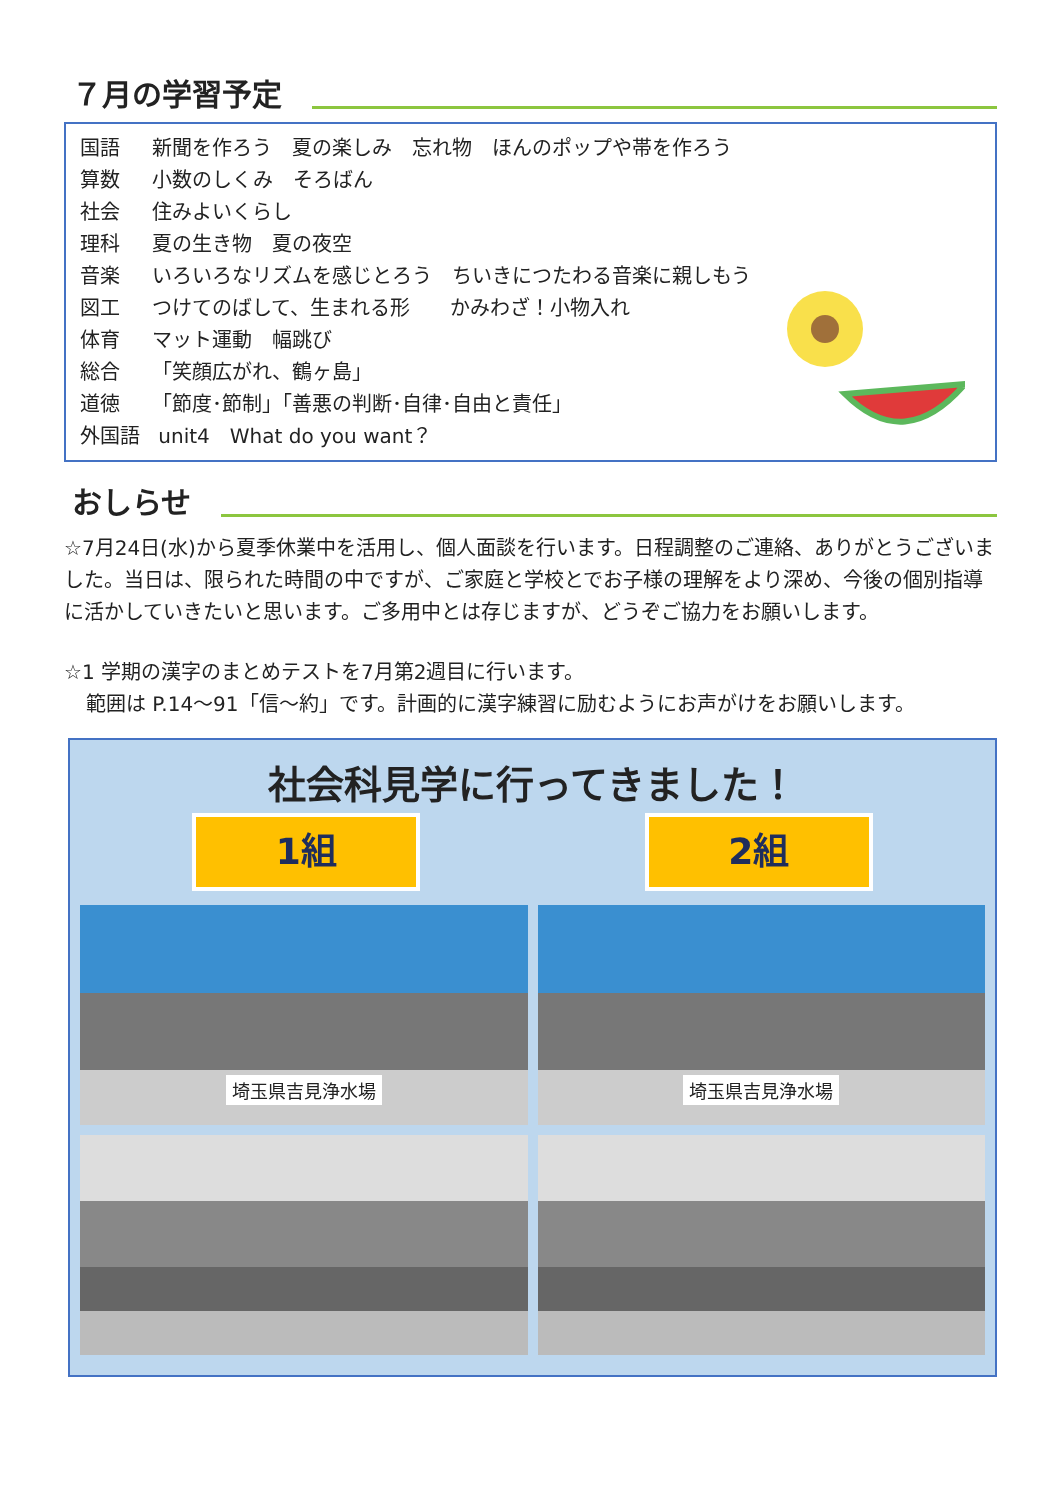７月の学習予定
国語 新聞を作ろう　夏の楽しみ　忘れ物　ほんのポップや帯を作ろう
算数 小数のしくみ　そろばん
社会 住みよいくらし
理科 夏の生き物　夏の夜空
音楽 いろいろなリズムを感じとろう　ちいきにつたわる音楽に親しもう
図工 つけてのばして、生まれる形　　かみわざ！小物入れ
体育 マット運動　幅跳び
総合 「笑顔広がれ、鶴ヶ島」
道徳 「節度･節制」「善悪の判断･自律･自由と責任」
外国語 unit4　What do you want？
おしらせ
☆7月24日(水)から夏季休業中を活用し、個人面談を行います。日程調整のご連絡、ありがとうございました。当日は、限られた時間の中ですが、ご家庭と学校とでお子様の理解をより深め、今後の個別指導に活かしていきたいと思います。ご多用中とは存じますが、どうぞご協力をお願いします。
☆1 学期の漢字のまとめテストを7月第2週目に行います。
範囲は P.14～91「信～約」です。計画的に漢字練習に励むようにお声がけをお願いします。
社会科見学に行ってきました！
1組 2組
埼玉県吉見浄水場
埼玉県吉見浄水場